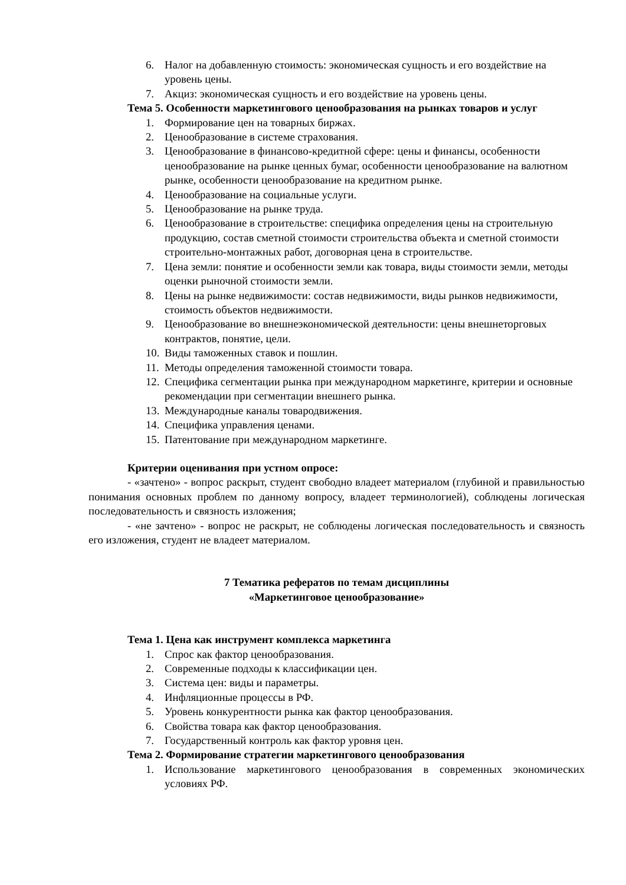6. Налог на добавленную стоимость: экономическая сущность и его воздействие на уровень цены.
7. Акциз: экономическая сущность и его воздействие на уровень цены.
Тема 5. Особенности маркетингового ценообразования на рынках товаров и услуг
1. Формирование цен на товарных биржах.
2. Ценообразование в системе страхования.
3. Ценообразование в финансово-кредитной сфере: цены и финансы, особенности ценообразование на рынке ценных бумаг, особенности ценообразование на валютном рынке, особенности ценообразование на кредитном рынке.
4. Ценообразование на социальные услуги.
5. Ценообразование на рынке труда.
6. Ценообразование в строительстве: специфика определения цены на строительную продукцию, состав сметной стоимости строительства объекта и сметной стоимости строительно-монтажных работ, договорная цена в строительстве.
7. Цена земли: понятие и особенности земли как товара, виды стоимости земли, методы оценки рыночной стоимости земли.
8. Цены на рынке недвижимости: состав недвижимости, виды рынков недвижимости, стоимость объектов недвижимости.
9. Ценообразование во внешнеэкономической деятельности: цены внешнеторговых контрактов, понятие, цели.
10. Виды таможенных ставок и пошлин.
11. Методы определения таможенной стоимости товара.
12. Специфика сегментации рынка при международном маркетинге, критерии и основные рекомендации при сегментации внешнего рынка.
13. Международные каналы товародвижения.
14. Специфика управления ценами.
15. Патентование при международном маркетинге.
Критерии оценивания при устном опросе:
- «зачтено» - вопрос раскрыт, студент свободно владеет материалом (глубиной и правильностью понимания основных проблем по данному вопросу, владеет терминологией), соблюдены логическая последовательность и связность изложения;
- «не зачтено» - вопрос не раскрыт, не соблюдены логическая последовательность и связность его изложения, студент не владеет материалом.
7 Тематика рефератов по темам дисциплины
«Маркетинговое ценообразование»
Тема 1. Цена как инструмент комплекса маркетинга
1. Спрос как фактор ценообразования.
2. Современные подходы к классификации цен.
3. Система цен: виды и параметры.
4. Инфляционные процессы в РФ.
5. Уровень конкурентности рынка как фактор ценообразования.
6. Свойства товара как фактор ценообразования.
7. Государственный контроль как фактор уровня цен.
Тема 2. Формирование стратегии маркетингового ценообразования
1. Использование маркетингового ценообразования в современных экономических условиях РФ.